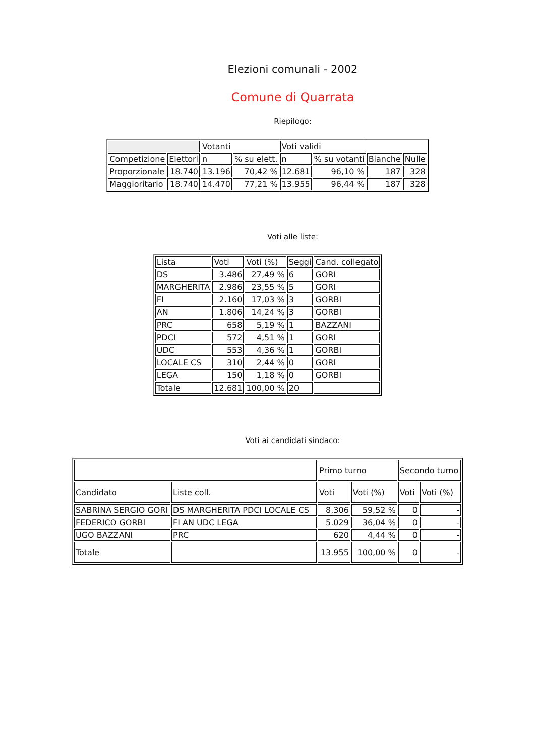Elezioni comunali - 2002
Comune di Quarrata
Riepilogo:
| | | Votanti | | Voti validi | | | |
| Competizione | Elettori | n | % su elett. | n | % su votanti | Bianche | Nulle |
| Proporzionale | 18.740 | 13.196 | 70,42 % | 12.681 | 96,10 % | 187 | 328 |
| Maggioritario | 18.740 | 14.470 | 77,21 % | 13.955 | 96,44 % | 187 | 328 |
Voti alle liste:
| Lista | Voti | Voti (%) | Seggi | Cand. collegato |
| --- | --- | --- | --- | --- |
| DS | 3.486 | 27,49 % | 6 | GORI |
| MARGHERITA | 2.986 | 23,55 % | 5 | GORI |
| FI | 2.160 | 17,03 % | 3 | GORBI |
| AN | 1.806 | 14,24 % | 3 | GORBI |
| PRC | 658 | 5,19 % | 1 | BAZZANI |
| PDCI | 572 | 4,51 % | 1 | GORI |
| UDC | 553 | 4,36 % | 1 | GORBI |
| LOCALE CS | 310 | 2,44 % | 0 | GORI |
| LEGA | 150 | 1,18 % | 0 | GORBI |
| Totale | 12.681 | 100,00 % | 20 | |
Voti ai candidati sindaco:
| | | Primo turno | | Secondo turno | |
| --- | --- | --- | --- | --- | --- |
| Candidato | Liste coll. | Voti | Voti (%) | Voti | Voti (%) |
| SABRINA SERGIO GORI | DS MARGHERITA PDCI LOCALE CS | 8.306 | 59,52 % | 0 | - |
| FEDERICO GORBI | FI AN UDC LEGA | 5.029 | 36,04 % | 0 | - |
| UGO BAZZANI | PRC | 620 | 4,44 % | 0 | - |
| Totale | | 13.955 | 100,00 % | 0 | - |